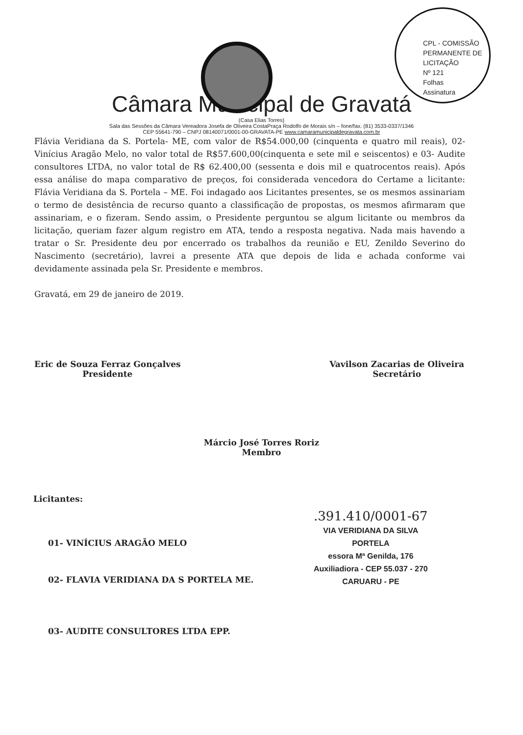CPL - COMISSÃO PERMANENTE DE LICITAÇÃO
Nº 121
Folhas
Assinatura
Câmara Municipal de Gravatá
(Casa Elias Torres)
Sala das Sessões da Câmara Vereadora Josefa de Oliveira CostaPraça Rodolfo de Morais s/n – fone/fax. (81) 3533-0337/1346
CEP 55641-790 – CNPJ 08140071/0001-00-GRAVATA-PE www.camaramunicipaldegravata.com.br
Flávia Veridiana da S. Portela- ME, com valor de R$54.000,00 (cinquenta e quatro mil reais), 02- Vinícius Aragão Melo, no valor total de R$57.600,00(cinquenta e sete mil e seiscentos) e 03- Audite consultores LTDA, no valor total de R$ 62.400,00 (sessenta e dois mil e quatrocentos reais). Após essa análise do mapa comparativo de preços, foi considerada vencedora do Certame a licitante: Flávia Veridiana da S. Portela – ME. Foi indagado aos Licitantes presentes, se os mesmos assinariam o termo de desistência de recurso quanto a classificação de propostas, os mesmos afirmaram que assinariam, e o fizeram. Sendo assim, o Presidente perguntou se algum licitante ou membros da licitação, queriam fazer algum registro em ATA, tendo a resposta negativa. Nada mais havendo a tratar o Sr. Presidente deu por encerrado os trabalhos da reunião e EU, Zenildo Severino do Nascimento (secretário), lavrei a presente ATA que depois de lida e achada conforme vai devidamente assinada pela Sr. Presidente e membros.
Gravatá, em 29 de janeiro de 2019.
Eric de Souza Ferraz Gonçalves
Presidente
Vavilson Zacarias de Oliveira
Secretário
Márcio José Torres Roriz
Membro
Licitantes:
01- VINÍCIUS ARAGÃO MELO
02- FLAVIA VERIDIANA DA S PORTELA ME.
03- AUDITE CONSULTORES LTDA EPP.
.391.410/0001-67
VIA VERIDIANA DA SILVA
PORTELA
essora Mª Genilda, 176
Auxiliadiora - CEP 55.037 - 270
CARUARU - PE